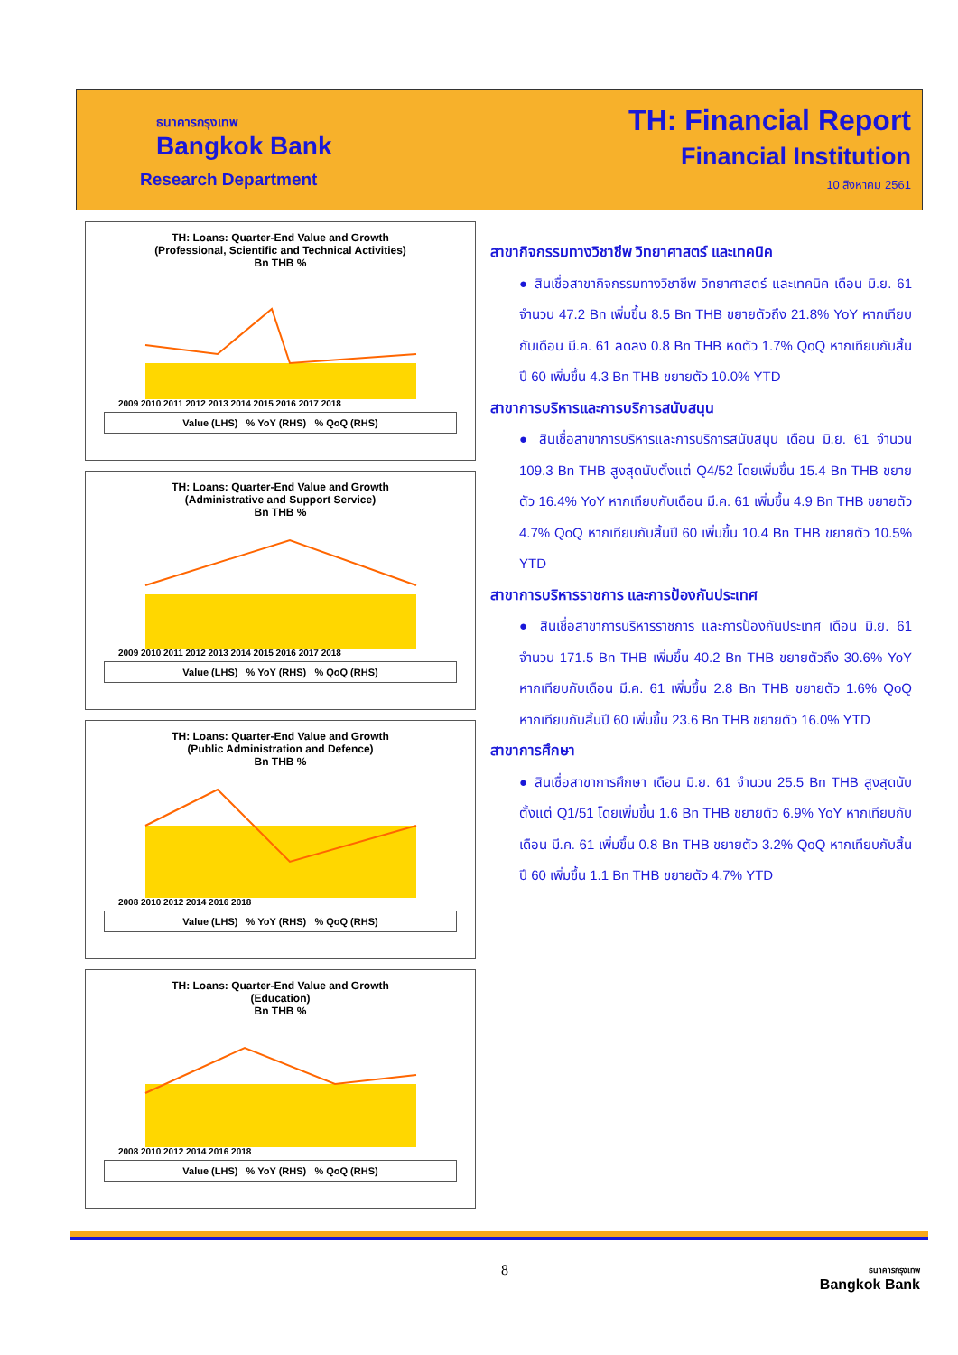ธนาคารกรุงเทพ
Bangkok Bank
Research Department
TH: Financial Report
Financial Institution
10 สิงหาคม 2561
TH: Loans: Quarter-End Value and Growth
(Professional, Scientific and Technical Activities)
Bn THB %
2009 2010 2011 2012 2013 2014 2015 2016 2017 2018
Value (LHS) % YoY (RHS) % QoQ (RHS)
TH: Loans: Quarter-End Value and Growth
(Administrative and Support Service)
Bn THB %
2009 2010 2011 2012 2013 2014 2015 2016 2017 2018
Value (LHS) % YoY (RHS) % QoQ (RHS)
TH: Loans: Quarter-End Value and Growth
(Public Administration and Defence)
Bn THB %
2008 2010 2012 2014 2016 2018
Value (LHS) % YoY (RHS) % QoQ (RHS)
TH: Loans: Quarter-End Value and Growth
(Education)
Bn THB %
2008 2010 2012 2014 2016 2018
Value (LHS) % YoY (RHS) % QoQ (RHS)
สาขากิจกรรมทางวิชาชีพ วิทยาศาสตร์ และเทคนิค
● สินเชื่อสาขากิจกรรมทางวิชาชีพ วิทยาศาสตร์ และเทคนิค เดือน มิ.ย. 61 จำนวน 47.2 Bn เพิ่มขึ้น 8.5 Bn THB ขยายตัวถึง 21.8% YoY หากเทียบกับเดือน มี.ค. 61 ลดลง 0.8 Bn THB หดตัว 1.7% QoQ หากเทียบกับสิ้นปี 60 เพิ่มขึ้น 4.3 Bn THB ขยายตัว 10.0% YTD
สาขาการบริหารและการบริการสนับสนุน
● สินเชื่อสาขาการบริหารและการบริการสนับสนุน เดือน มิ.ย. 61 จำนวน 109.3 Bn THB สูงสุดนับตั้งแต่ Q4/52 โดยเพิ่มขึ้น 15.4 Bn THB ขยายตัว 16.4% YoY หากเทียบกับเดือน มี.ค. 61 เพิ่มขึ้น 4.9 Bn THB ขยายตัว 4.7% QoQ หากเทียบกับสิ้นปี 60 เพิ่มขึ้น 10.4 Bn THB ขยายตัว 10.5% YTD
สาขาการบริหารราชการ และการป้องกันประเทศ
● สินเชื่อสาขาการบริหารราชการ และการป้องกันประเทศ เดือน มิ.ย. 61 จำนวน 171.5 Bn THB เพิ่มขึ้น 40.2 Bn THB ขยายตัวถึง 30.6% YoY หากเทียบกับเดือน มี.ค. 61 เพิ่มขึ้น 2.8 Bn THB ขยายตัว 1.6% QoQ หากเทียบกับสิ้นปี 60 เพิ่มขึ้น 23.6 Bn THB ขยายตัว 16.0% YTD
สาขาการศึกษา
● สินเชื่อสาขาการศึกษา เดือน มิ.ย. 61 จำนวน 25.5 Bn THB สูงสุดนับตั้งแต่ Q1/51 โดยเพิ่มขึ้น 1.6 Bn THB ขยายตัว 6.9% YoY หากเทียบกับเดือน มี.ค. 61 เพิ่มขึ้น 0.8 Bn THB ขยายตัว 3.2% QoQ หากเทียบกับสิ้นปี 60 เพิ่มขึ้น 1.1 Bn THB ขยายตัว 4.7% YTD
8
ธนาคารกรุงเทพ
Bangkok Bank